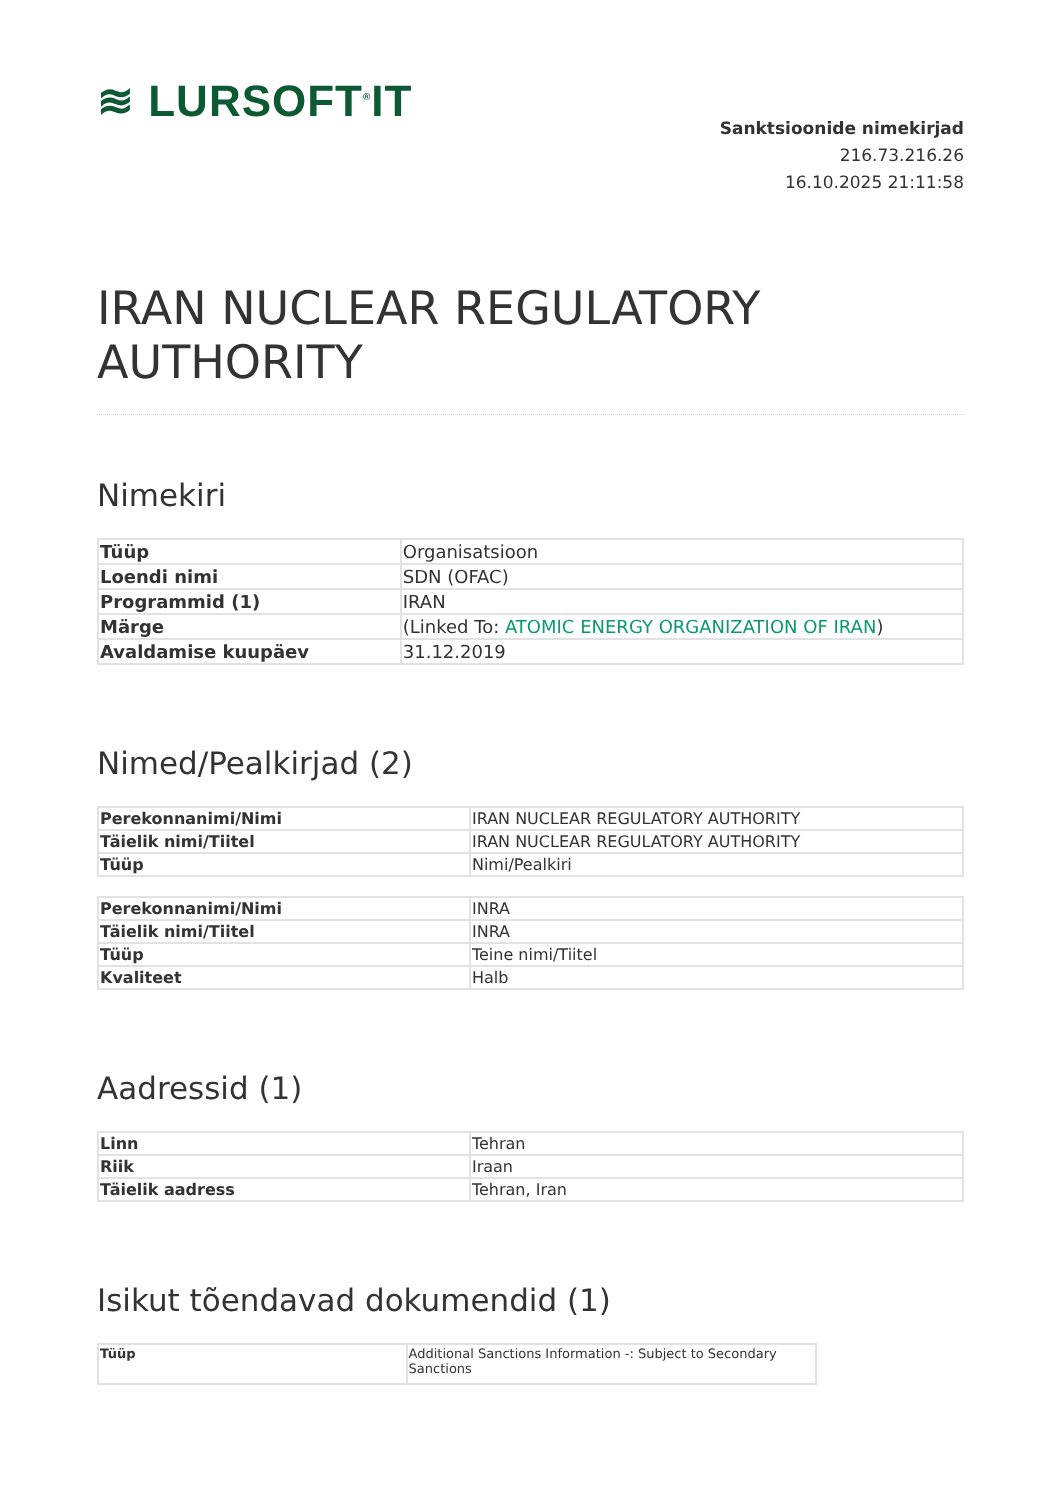≋ LURSOFT<sup>®</sup>IT
Sanktsioonide nimekirjad
216.73.216.26
16.10.2025 21:11:58
IRAN NUCLEAR REGULATORY AUTHORITY
Nimekiri
| Tüüp | Organisatsioon |
| Loendi nimi | SDN (OFAC) |
| Programmid (1) | IRAN |
| Märge | (Linked To: ATOMIC ENERGY ORGANIZATION OF IRAN ) |
| Avaldamise kuupäev | 31.12.2019 |
Nimed/Pealkirjad (2)
| Perekonnanimi/Nimi | IRAN NUCLEAR REGULATORY AUTHORITY |
| Täielik nimi/Tiitel | IRAN NUCLEAR REGULATORY AUTHORITY |
| Tüüp | Nimi/Pealkiri |
| Perekonnanimi/Nimi | INRA |
| Täielik nimi/Tiitel | INRA |
| Tüüp | Teine nimi/Tiitel |
| Kvaliteet | Halb |
Aadressid (1)
| Linn | Tehran |
| Riik | Iraan |
| Täielik aadress | Tehran, Iran |
Isikut tõendavad dokumendid (1)
| Tüüp | Additional Sanctions Information -: Subject to Secondary Sanctions |